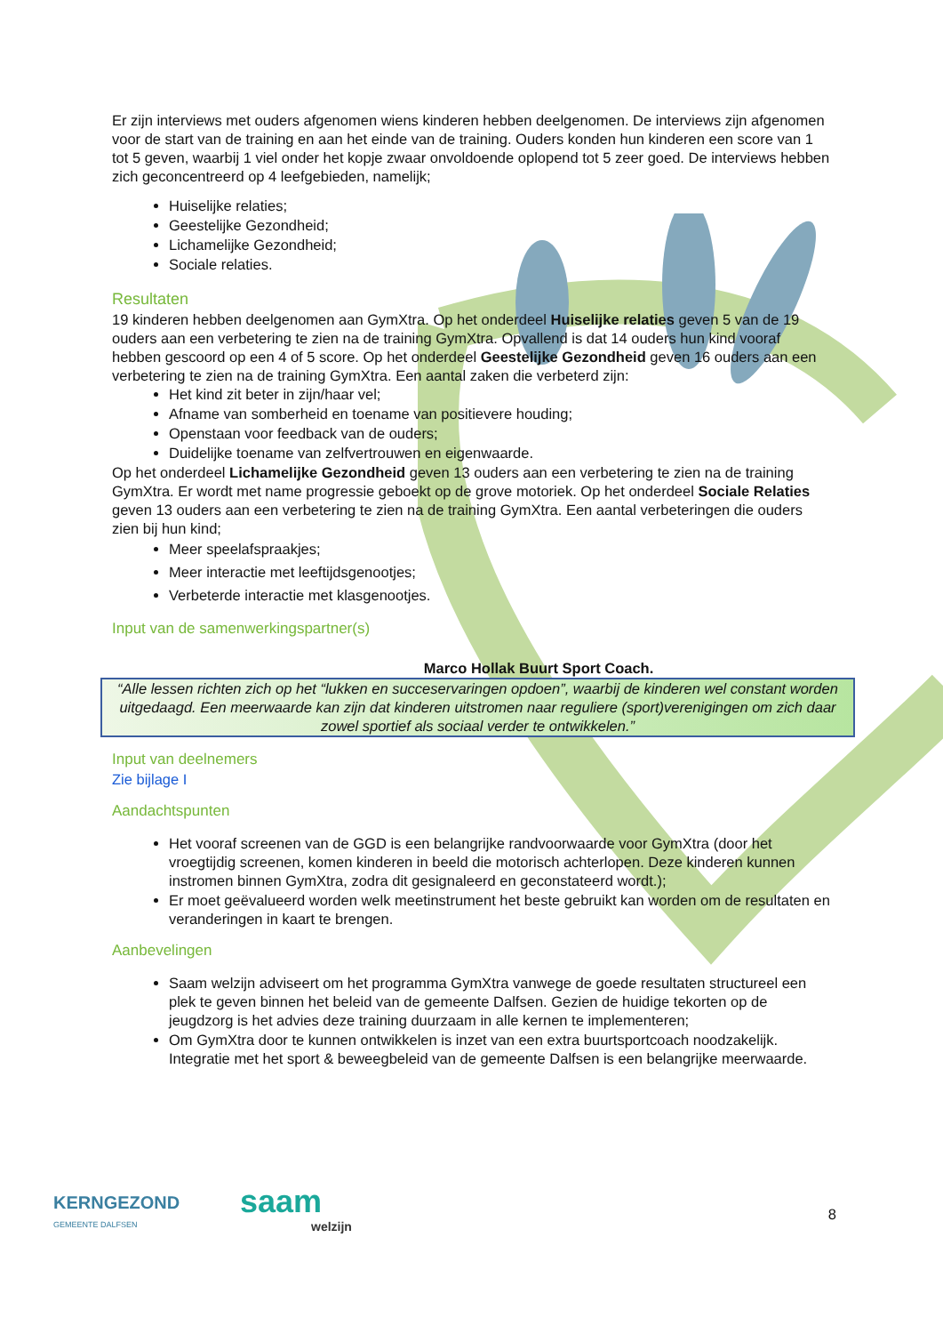Er zijn interviews met ouders afgenomen wiens kinderen hebben deelgenomen. De interviews zijn afgenomen voor de start van de training en aan het einde van de training. Ouders konden hun kinderen een score van 1 tot 5 geven, waarbij 1 viel onder het kopje zwaar onvoldoende oplopend tot 5 zeer goed. De interviews hebben zich geconcentreerd op 4 leefgebieden, namelijk;
Huiselijke relaties;
Geestelijke Gezondheid;
Lichamelijke Gezondheid;
Sociale relaties.
Resultaten
19 kinderen hebben deelgenomen aan GymXtra. Op het onderdeel Huiselijke relaties geven 5 van de 19 ouders aan een verbetering te zien na de training GymXtra. Opvallend is dat 14 ouders hun kind vooraf hebben gescoord op een 4 of 5 score. Op het onderdeel Geestelijke Gezondheid geven 16 ouders aan een verbetering te zien na de training GymXtra. Een aantal zaken die verbeterd zijn:
Het kind zit beter in zijn/haar vel;
Afname van somberheid en toename van positievere houding;
Openstaan voor feedback van de ouders;
Duidelijke toename van zelfvertrouwen en eigenwaarde.
Op het onderdeel Lichamelijke Gezondheid geven 13 ouders aan een verbetering te zien na de training GymXtra. Er wordt met name progressie geboekt op de grove motoriek. Op het onderdeel Sociale Relaties geven 13 ouders aan een verbetering te zien na de training GymXtra. Een aantal verbeteringen die ouders zien bij hun kind;
Meer speelafspraakjes;
Meer interactie met leeftijdsgenootjes;
Verbeterde interactie met klasgenootjes.
Input van de samenwerkingspartner(s)
Marco Hollak Buurt Sport Coach.
“Alle lessen richten zich op het “lukken en succeservaringen opdoen”, waarbij de kinderen wel constant worden uitgedaagd. Een meerwaarde kan zijn dat kinderen uitstromen naar reguliere (sport)verenigingen om zich daar zowel sportief als sociaal verder te ontwikkelen.”
Input van deelnemers
Zie bijlage I
Aandachtspunten
Het vooraf screenen van de GGD is een belangrijke randvoorwaarde voor GymXtra (door het vroegtijdig screenen, komen kinderen in beeld die motorisch achterlopen. Deze kinderen kunnen instromen binnen GymXtra, zodra dit gesignaleerd en geconstateerd wordt.);
Er moet geëvalueerd worden welk meetinstrument het beste gebruikt kan worden om de resultaten en veranderingen in kaart te brengen.
Aanbevelingen
Saam welzijn adviseert om het programma GymXtra vanwege de goede resultaten structureel een plek te geven binnen het beleid van de gemeente Dalfsen. Gezien de huidige tekorten op de jeugdzorg is het advies deze training duurzaam in alle kernen te implementeren;
Om GymXtra door te kunnen ontwikkelen is inzet van een extra buurtsportcoach noodzakelijk. Integratie met het sport & beweegbeleid van de gemeente Dalfsen is een belangrijke meerwaarde.
KERNGEZOND
GEMEENTE DALFSEN
saam
welzijn
8